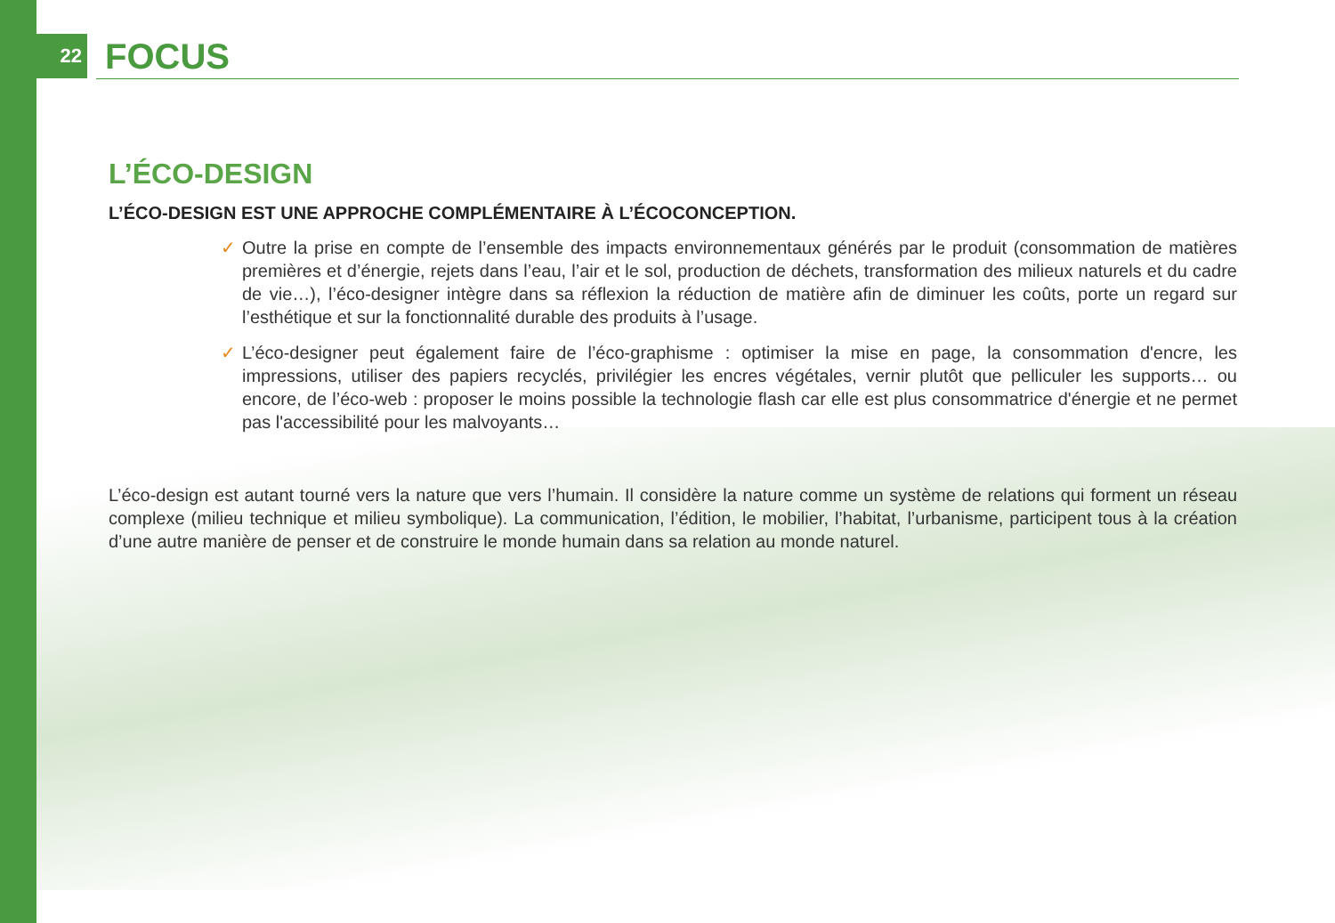22
FOCUS
L’ÉCO-DESIGN
L’ÉCO-DESIGN EST UNE APPROCHE COMPLÉMENTAIRE À L’ÉCOCONCEPTION.
✓ Outre la prise en compte de l’ensemble des impacts environnementaux générés par le produit (consommation de matières premières et d’énergie, rejets dans l’eau, l’air et le sol, production de déchets, transformation des milieux naturels et du cadre de vie…), l’éco-designer intègre dans sa réflexion la réduction de matière afin de diminuer les coûts, porte un regard sur l’esthétique et sur la fonctionnalité durable des produits à l’usage.
✓ L’éco-designer peut également faire de l’éco-graphisme : optimiser la mise en page, la consommation d'encre, les impressions, utiliser des papiers recyclés, privilégier les encres végétales, vernir plutôt que pelliculer les supports… ou encore, de l’éco-web : proposer le moins possible la technologie flash car elle est plus consommatrice d'énergie et ne permet pas l'accessibilité pour les malvoyants…
L’éco-design est autant tourné vers la nature que vers l’humain. Il considère la nature comme un système de relations qui forment un réseau complexe (milieu technique et milieu symbolique). La communication, l’édition, le mobilier, l’habitat, l’urbanisme, participent tous à la création d’une autre manière de penser et de construire le monde humain dans sa relation au monde naturel.